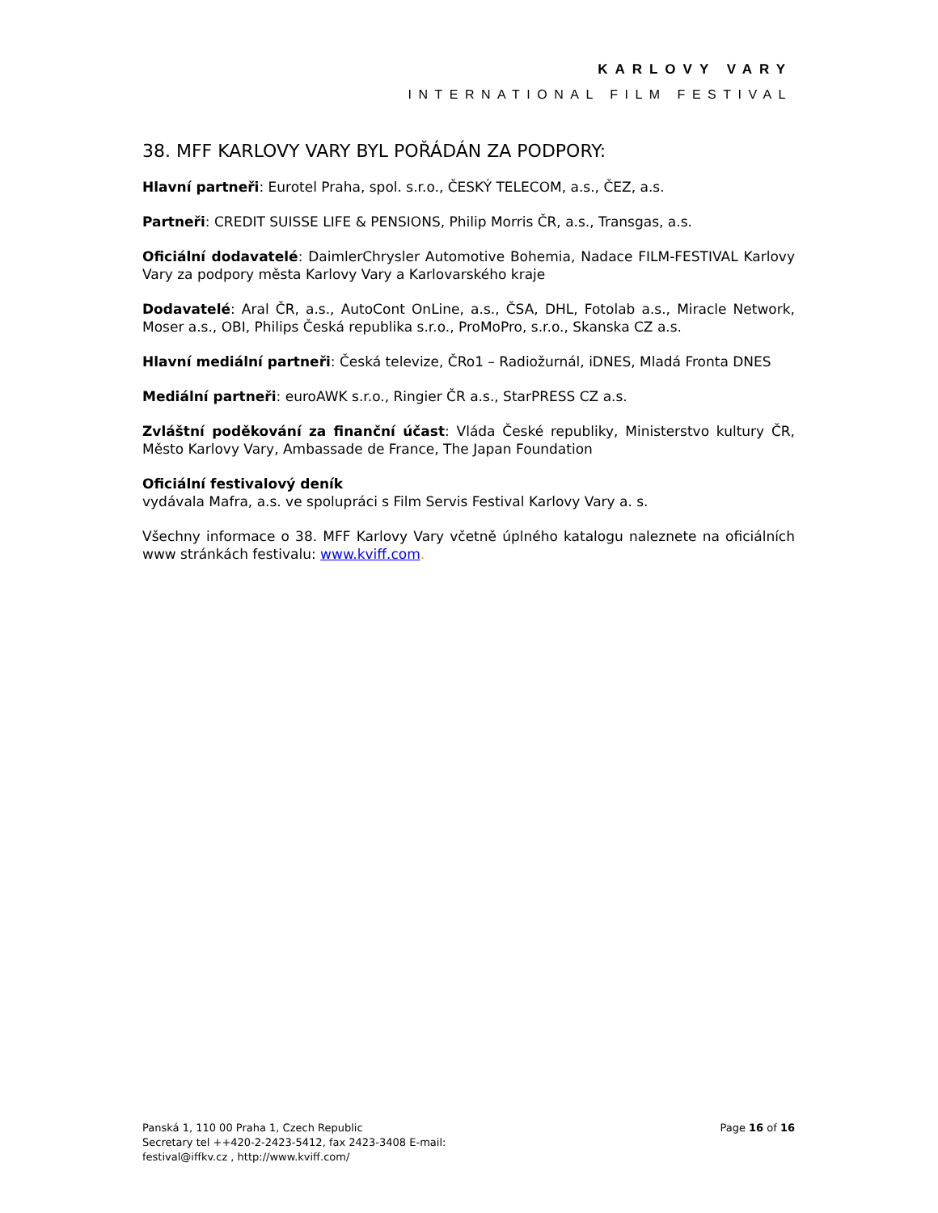KARLOVY VARY
INTERNATIONAL FILM FESTIVAL
38. MFF KARLOVY VARY BYL POŘÁDÁN ZA PODPORY:
Hlavní partneři: Eurotel Praha, spol. s.r.o., ČESKÝ TELECOM, a.s., ČEZ, a.s.
Partneři: CREDIT SUISSE LIFE & PENSIONS, Philip Morris ČR, a.s., Transgas, a.s.
Oficiální dodavatelé: DaimlerChrysler Automotive Bohemia, Nadace FILM-FESTIVAL Karlovy Vary za podpory města Karlovy Vary a Karlovarského kraje
Dodavatelé: Aral ČR, a.s., AutoCont OnLine, a.s., ČSA, DHL, Fotolab a.s., Miracle Network, Moser a.s., OBI, Philips Česká republika s.r.o., ProMoPro, s.r.o., Skanska CZ a.s.
Hlavní mediální partneři: Česká televize, ČRo1 – Radiožurnál, iDNES, Mladá Fronta DNES
Mediální partneři: euroAWK s.r.o., Ringier ČR a.s., StarPRESS CZ a.s.
Zvláštní poděkování za finanční účast: Vláda České republiky, Ministerstvo kultury ČR, Město Karlovy Vary, Ambassade de France, The Japan Foundation
Oficiální festivalový deník
vydávala Mafra, a.s. ve spolupráci s Film Servis Festival Karlovy Vary a. s.
Všechny informace o 38. MFF Karlovy Vary včetně úplného katalogu naleznete na oficiálních www stránkách festivalu: www.kviff.com.
Panská 1, 110 00 Praha 1, Czech Republic
Secretary tel ++420-2-2423-5412, fax 2423-3408 E-mail:
festival@iffkv.cz , http://www.kviff.com/
Page 16 of 16